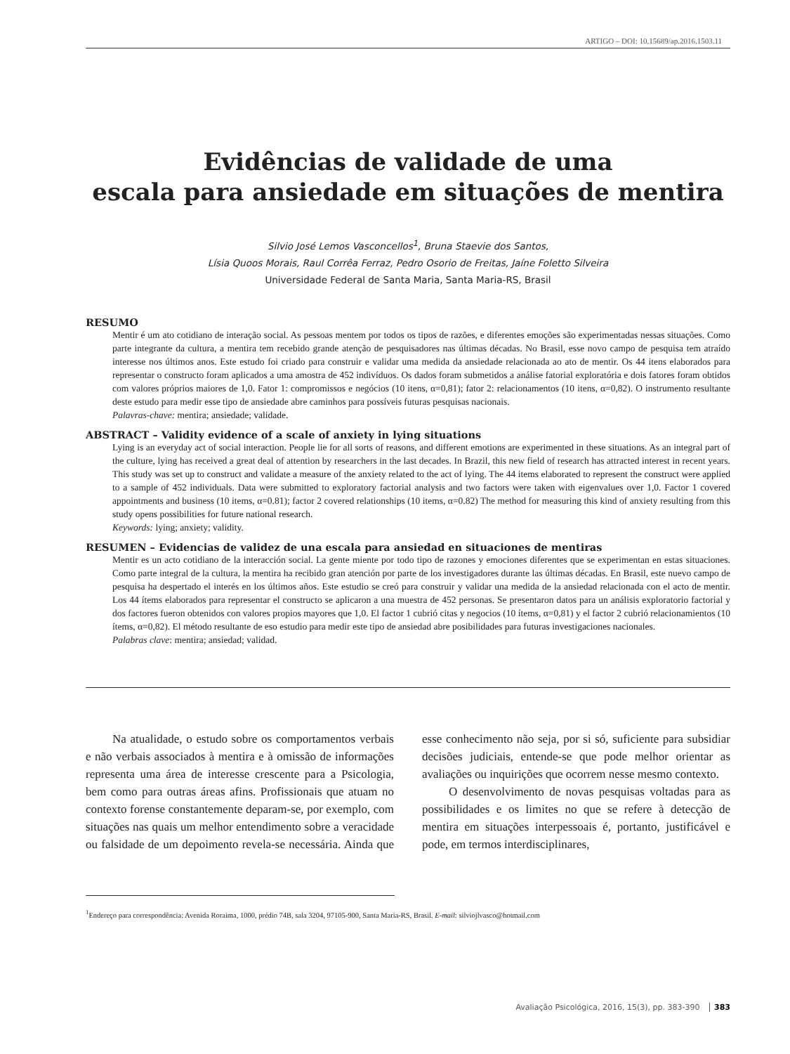ARTIGO – DOI: 10.15689/ap.2016.1503.11
Evidências de validade de uma
escala para ansiedade em situações de mentira
Silvio José Lemos Vasconcellos<sup>1</sup>, Bruna Staevie dos Santos,
Lísia Quoos Morais, Raul Corrêa Ferraz, Pedro Osorio de Freitas, Jaíne Foletto Silveira
Universidade Federal de Santa Maria, Santa Maria-RS, Brasil
RESUMO
Mentir é um ato cotidiano de interação social. As pessoas mentem por todos os tipos de razões, e diferentes emoções são experimentadas nessas situações. Como parte integrante da cultura, a mentira tem recebido grande atenção de pesquisadores nas últimas décadas. No Brasil, esse novo campo de pesquisa tem atraído interesse nos últimos anos. Este estudo foi criado para construir e validar uma medida da ansiedade relacionada ao ato de mentir. Os 44 itens elaborados para representar o constructo foram aplicados a uma amostra de 452 indivíduos. Os dados foram submetidos a análise fatorial exploratória e dois fatores foram obtidos com valores próprios maiores de 1,0. Fator 1: compromissos e negócios (10 itens, α=0,81); fator 2: relacionamentos (10 itens, α=0,82). O instrumento resultante deste estudo para medir esse tipo de ansiedade abre caminhos para possíveis futuras pesquisas nacionais.
Palavras-chave: mentira; ansiedade; validade.
ABSTRACT – Validity evidence of a scale of anxiety in lying situations
Lying is an everyday act of social interaction. People lie for all sorts of reasons, and different emotions are experimented in these situations. As an integral part of the culture, lying has received a great deal of attention by researchers in the last decades. In Brazil, this new field of research has attracted interest in recent years. This study was set up to construct and validate a measure of the anxiety related to the act of lying. The 44 items elaborated to represent the construct were applied to a sample of 452 individuals. Data were submitted to exploratory factorial analysis and two factors were taken with eigenvalues over 1,0. Factor 1 covered appointments and business (10 items, α=0.81); factor 2 covered relationships (10 items, α=0.82) The method for measuring this kind of anxiety resulting from this study opens possibilities for future national research.
Keywords: lying; anxiety; validity.
RESUMEN – Evidencias de validez de una escala para ansiedad en situaciones de mentiras
Mentir es un acto cotidiano de la interacción social. La gente miente por todo tipo de razones y emociones diferentes que se experimentan en estas situaciones. Como parte integral de la cultura, la mentira ha recibido gran atención por parte de los investigadores durante las últimas décadas. En Brasil, este nuevo campo de pesquisa ha despertado el interés en los últimos años. Este estudio se creó para construir y validar una medida de la ansiedad relacionada con el acto de mentir. Los 44 ítems elaborados para representar el constructo se aplicaron a una muestra de 452 personas. Se presentaron datos para un análisis exploratorio factorial y dos factores fueron obtenidos con valores propios mayores que 1,0. El factor 1 cubrió citas y negocios (10 ítems, α=0,81) y el factor 2 cubrió relacionamientos (10 ítems, α=0,82). El método resultante de eso estudio para medir este tipo de ansiedad abre posibilidades para futuras investigaciones nacionales.
Palabras clave: mentira; ansiedad; validad.
Na atualidade, o estudo sobre os comportamentos verbais e não verbais associados à mentira e à omissão de informações representa uma área de interesse crescente para a Psicologia, bem como para outras áreas afins. Profissionais que atuam no contexto forense constantemente deparam-se, por exemplo, com situações nas quais um melhor entendimento sobre a veracidade ou falsidade de um depoimento revela-se necessária. Ainda que esse conhecimento não seja, por si só, suficiente para subsidiar decisões judiciais, entende-se que pode melhor orientar as avaliações ou inquirições que ocorrem nesse mesmo contexto.
O desenvolvimento de novas pesquisas voltadas para as possibilidades e os limites no que se refere à detecção de mentira em situações interpessoais é, portanto, justificável e pode, em termos interdisciplinares,
<sup>1</sup> Endereço para correspondência: Avenida Roraima, 1000, prédio 74B, sala 3204, 97105-900, Santa Maria-RS, Brasil. E-mail: silviojlvasco@hotmail.com
Avaliação Psicológica, 2016, 15(3), pp. 383-390 383